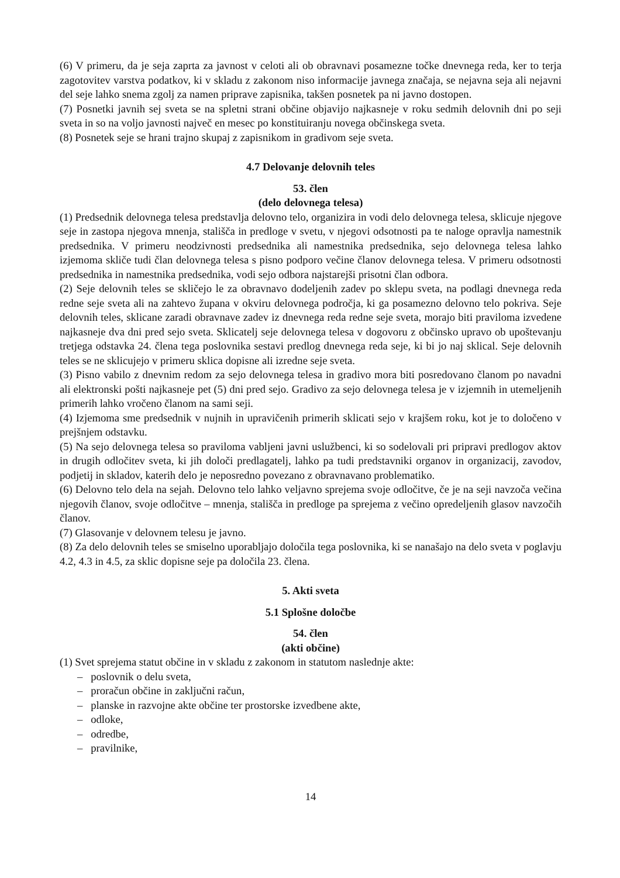(6) V primeru, da je seja zaprta za javnost v celoti ali ob obravnavi posamezne točke dnevnega reda, ker to terja zagotovitev varstva podatkov, ki v skladu z zakonom niso informacije javnega značaja, se nejavna seja ali nejavni del seje lahko snema zgolj za namen priprave zapisnika, takšen posnetek pa ni javno dostopen.
(7) Posnetki javnih sej sveta se na spletni strani občine objavijo najkasneje v roku sedmih delovnih dni po seji sveta in so na voljo javnosti največ en mesec po konstituiranju novega občinskega sveta.
(8) Posnetek seje se hrani trajno skupaj z zapisnikom in gradivom seje sveta.
4.7 Delovanje delovnih teles
53. člen
(delo delovnega telesa)
(1) Predsednik delovnega telesa predstavlja delovno telo, organizira in vodi delo delovnega telesa, sklicuje njegove seje in zastopa njegova mnenja, stališča in predloge v svetu, v njegovi odsotnosti pa te naloge opravlja namestnik predsednika. V primeru neodzivnosti predsednika ali namestnika predsednika, sejo delovnega telesa lahko izjemoma skliče tudi član delovnega telesa s pisno podporo večine članov delovnega telesa. V primeru odsotnosti predsednika in namestnika predsednika, vodi sejo odbora najstarejši prisotni član odbora.
(2) Seje delovnih teles se skličejo le za obravnavo dodeljenih zadev po sklepu sveta, na podlagi dnevnega reda redne seje sveta ali na zahtevo župana v okviru delovnega področja, ki ga posamezno delovno telo pokriva. Seje delovnih teles, sklicane zaradi obravnave zadev iz dnevnega reda redne seje sveta, morajo biti praviloma izvedene najkasneje dva dni pred sejo sveta. Sklicatelj seje delovnega telesa v dogovoru z občinsko upravo ob upoštevanju tretjega odstavka 24. člena tega poslovnika sestavi predlog dnevnega reda seje, ki bi jo naj sklical. Seje delovnih teles se ne sklicujejo v primeru sklica dopisne ali izredne seje sveta.
(3) Pisno vabilo z dnevnim redom za sejo delovnega telesa in gradivo mora biti posredovano članom po navadni ali elektronski pošti najkasneje pet (5) dni pred sejo. Gradivo za sejo delovnega telesa je v izjemnih in utemeljenih primerih lahko vročeno članom na sami seji.
(4) Izjemoma sme predsednik v nujnih in upravičenih primerih sklicati sejo v krajšem roku, kot je to določeno v prejšnjem odstavku.
(5) Na sejo delovnega telesa so praviloma vabljeni javni uslužbenci, ki so sodelovali pri pripravi predlogov aktov in drugih odločitev sveta, ki jih določi predlagatelj, lahko pa tudi predstavniki organov in organizacij, zavodov, podjetij in skladov, katerih delo je neposredno povezano z obravnavano problematiko.
(6) Delovno telo dela na sejah. Delovno telo lahko veljavno sprejema svoje odločitve, če je na seji navzoča večina njegovih članov, svoje odločitve – mnenja, stališča in predloge pa sprejema z večino opredeljenih glasov navzočih članov.
(7) Glasovanje v delovnem telesu je javno.
(8) Za delo delovnih teles se smiselno uporabljajo določila tega poslovnika, ki se nanašajo na delo sveta v poglavju 4.2, 4.3 in 4.5, za sklic dopisne seje pa določila 23. člena.
5. Akti sveta
5.1 Splošne določbe
54. člen
(akti občine)
(1) Svet sprejema statut občine in v skladu z zakonom in statutom naslednje akte:
– poslovnik o delu sveta,
– proračun občine in zaključni račun,
– planske in razvojne akte občine ter prostorske izvedbene akte,
– odloke,
– odredbe,
– pravilnike,
14